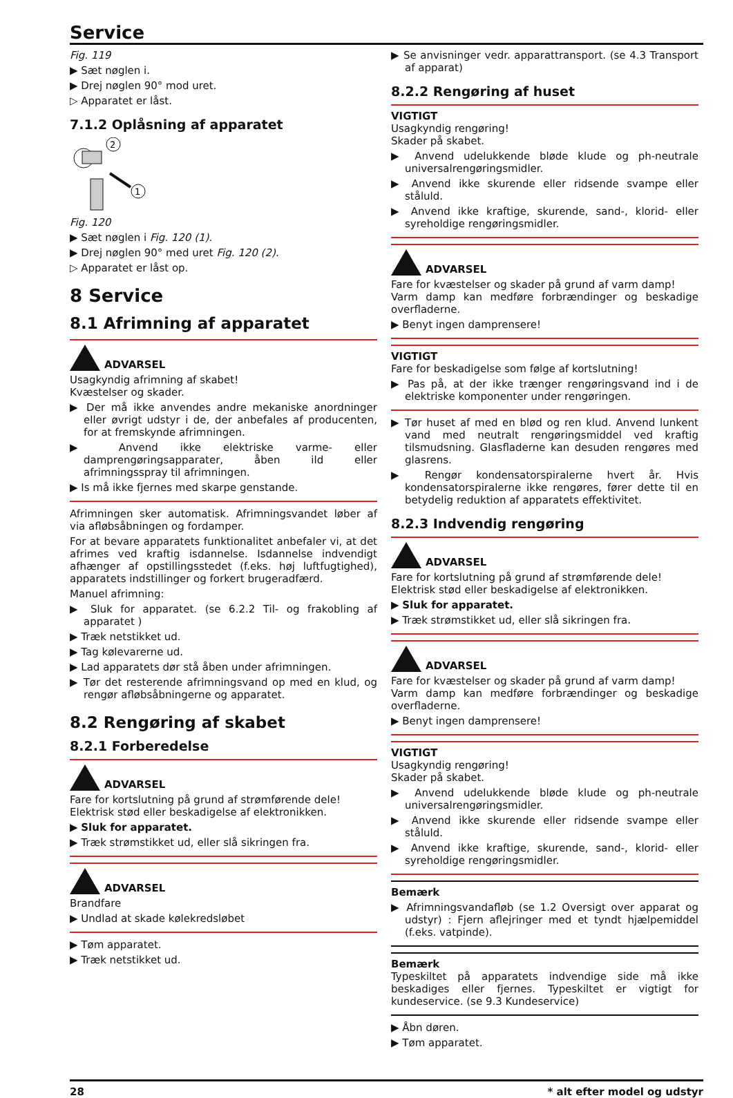Service
Fig. 119
▶ Sæt nøglen i.
▶ Drej nøglen 90° mod uret.
▷ Apparatet er låst.
7.1.2 Oplåsning af apparatet
2
1
Fig. 120
▶ Sæt nøglen i Fig. 120 (1).
▶ Drej nøglen 90° med uret Fig. 120 (2).
▷ Apparatet er låst op.
8 Service
8.1 Afrimning af apparatet
ADVARSEL
Usagkyndig afrimning af skabet!
Kvæstelser og skader.
▶ Der må ikke anvendes andre mekaniske anordninger eller øvrigt udstyr i de, der anbefales af producenten, for at fremskynde afrimningen.
▶ Anvend ikke elektriske varme- eller damprengøringsapparater, åben ild eller afrimningsspray til afrimningen.
▶ Is må ikke fjernes med skarpe genstande.
Afrimningen sker automatisk. Afrimningsvandet løber af via afløbsåbningen og fordamper.
For at bevare apparatets funktionalitet anbefaler vi, at det afrimes ved kraftig isdannelse. Isdannelse indvendigt afhænger af opstillingsstedet (f.eks. høj luftfugtighed), apparatets indstillinger og forkert brugeradfærd.
Manuel afrimning:
▶ Sluk for apparatet. (se 6.2.2 Til- og frakobling af apparatet )
▶ Træk netstikket ud.
▶ Tag kølevarerne ud.
▶ Lad apparatets dør stå åben under afrimningen.
▶ Tør det resterende afrimningsvand op med en klud, og rengør afløbsåbningerne og apparatet.
8.2 Rengøring af skabet
8.2.1 Forberedelse
ADVARSEL
Fare for kortslutning på grund af strømførende dele!
Elektrisk stød eller beskadigelse af elektronikken.
▶ Sluk for apparatet.
▶ Træk strømstikket ud, eller slå sikringen fra.
ADVARSEL
Brandfare
▶ Undlad at skade kølekredsløbet
▶ Tøm apparatet.
▶ Træk netstikket ud.
▶ Se anvisninger vedr. apparattransport. (se 4.3 Transport af apparat)
8.2.2 Rengøring af huset
VIGTIGT
Usagkyndig rengøring!
Skader på skabet.
▶ Anvend udelukkende bløde klude og ph-neutrale universalrengøringsmidler.
▶ Anvend ikke skurende eller ridsende svampe eller ståluld.
▶ Anvend ikke kraftige, skurende, sand-, klorid- eller syreholdige rengøringsmidler.
ADVARSEL
Fare for kvæstelser og skader på grund af varm damp!
Varm damp kan medføre forbrændinger og beskadige overfladerne.
▶ Benyt ingen damprensere!
VIGTIGT
Fare for beskadigelse som følge af kortslutning!
▶ Pas på, at der ikke trænger rengøringsvand ind i de elektriske komponenter under rengøringen.
▶ Tør huset af med en blød og ren klud. Anvend lunkent vand med neutralt rengøringsmiddel ved kraftig tilsmudsning. Glasfladerne kan desuden rengøres med glasrens.
▶ Rengør kondensatorspiralerne hvert år. Hvis kondensatorspiralerne ikke rengøres, fører dette til en betydelig reduktion af apparatets effektivitet.
8.2.3 Indvendig rengøring
ADVARSEL
Fare for kortslutning på grund af strømførende dele!
Elektrisk stød eller beskadigelse af elektronikken.
▶ Sluk for apparatet.
▶ Træk strømstikket ud, eller slå sikringen fra.
ADVARSEL
Fare for kvæstelser og skader på grund af varm damp!
Varm damp kan medføre forbrændinger og beskadige overfladerne.
▶ Benyt ingen damprensere!
VIGTIGT
Usagkyndig rengøring!
Skader på skabet.
▶ Anvend udelukkende bløde klude og ph-neutrale universalrengøringsmidler.
▶ Anvend ikke skurende eller ridsende svampe eller ståluld.
▶ Anvend ikke kraftige, skurende, sand-, klorid- eller syreholdige rengøringsmidler.
Bemærk
▶ Afrimningsvandafløb (se 1.2 Oversigt over apparat og udstyr) : Fjern aflejringer med et tyndt hjælpemiddel (f.eks. vatpinde).
Bemærk
Typeskiltet på apparatets indvendige side må ikke beskadiges eller fjernes. Typeskiltet er vigtigt for kundeservice. (se 9.3 Kundeservice)
▶ Åbn døren.
▶ Tøm apparatet.
28 * alt efter model og udstyr